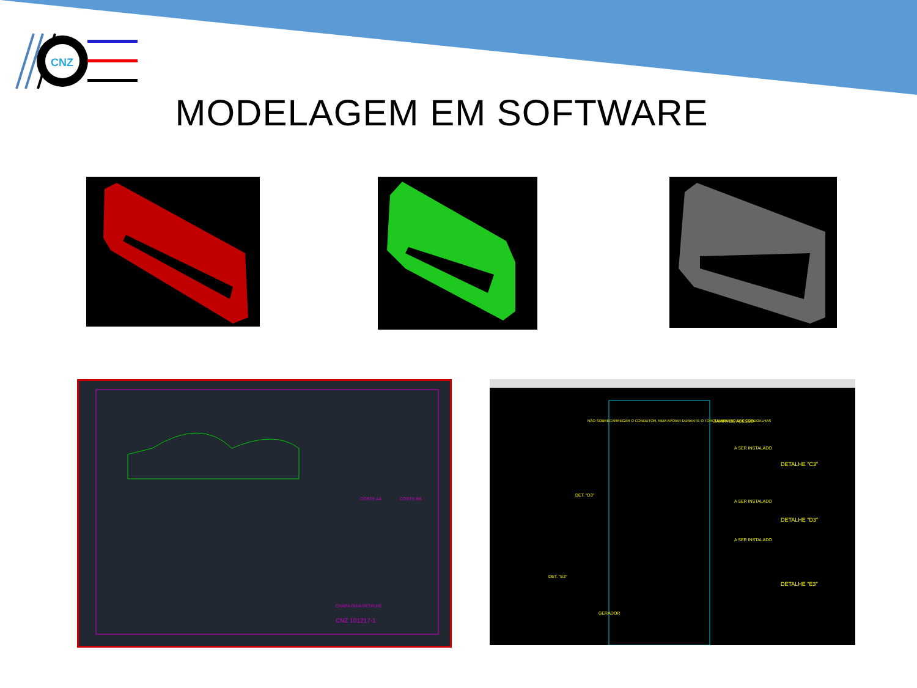CNZ
MODELAGEM EM SOFTWARE
CNZ 101217-1
CHAPA GUIA DETALHE
CORTE AA
CORTE BB
NÃO SOBRECARREGAR O CONDUTOR, NEM APOIAR DURANTE O TORQUEAMENTO DAS CORDOALHAS
TAMPA DE ACESSO
A SER INSTALADO
DETALHE "C3"
A SER INSTALADO
DETALHE "D3"
A SER INSTALADO
DETALHE "E3"
GERADOR
DET. "D3"
DET. "E3"